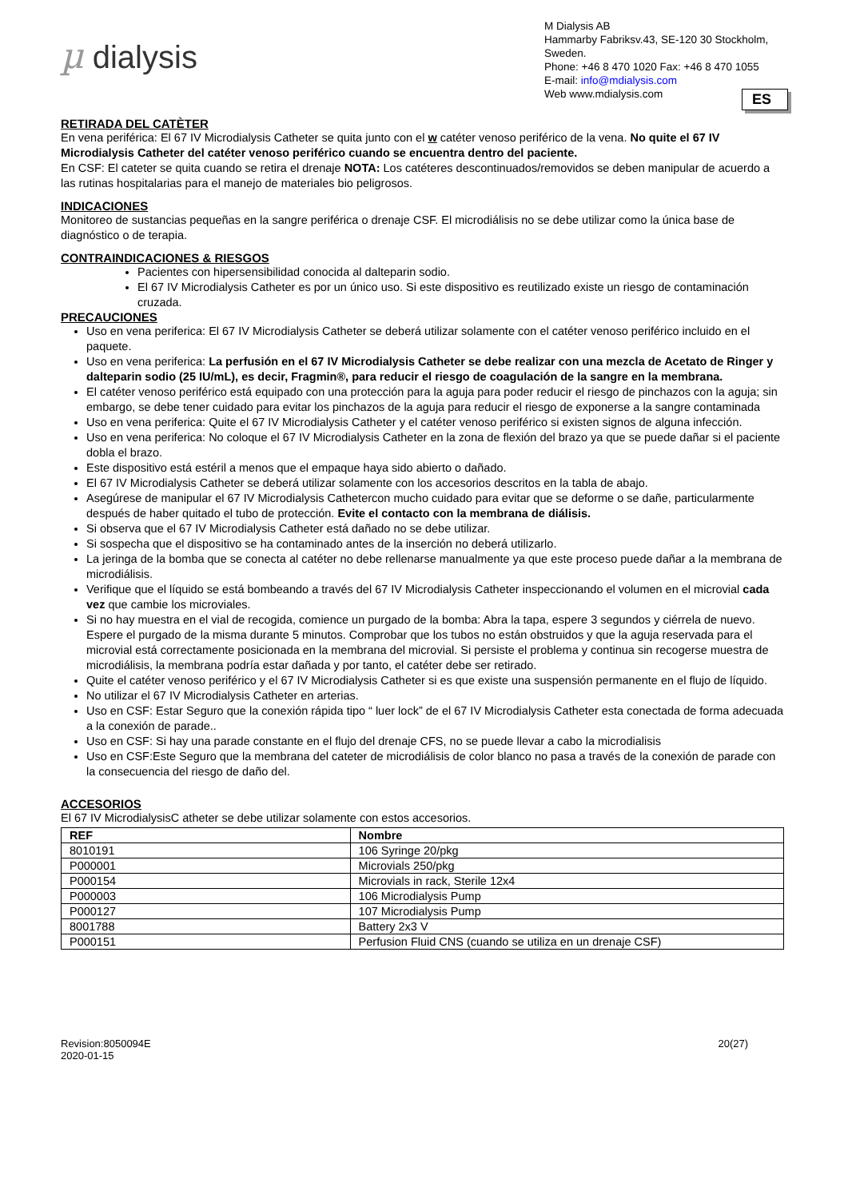µ dialysis
M Dialysis AB
Hammarby Fabriksv.43, SE-120 30 Stockholm, Sweden.
Phone: +46 8 470 1020 Fax: +46 8 470 1055
E-mail: info@mdialysis.com
Web www.mdialysis.com
ES
RETIRADA DEL CATÈTER
En vena periférica: El 67 IV Microdialysis Catheter se quita junto con el w catéter venoso periférico de la vena. No quite el 67 IV Microdialysis Catheter del catéter venoso periférico cuando se encuentra dentro del paciente.
En CSF: El cateter se quita cuando se retira el drenaje NOTA: Los catéteres descontinuados/removidos se deben manipular de acuerdo a las rutinas hospitalarias para el manejo de materiales bio peligrosos.
INDICACIONES
Monitoreo de sustancias pequeñas en la sangre periférica o drenaje CSF. El microdiálisis no se debe utilizar como la única base de diagnóstico o de terapia.
CONTRAINDICACIONES & RIESGOS
Pacientes con hipersensibilidad conocida al dalteparin sodio.
El 67 IV Microdialysis Catheter es por un único uso. Si este dispositivo es reutilizado existe un riesgo de contaminación cruzada.
PRECAUCIONES
Uso en vena periferica: El 67 IV Microdialysis Catheter se deberá utilizar solamente con el catéter venoso periférico incluido en el paquete.
Uso en vena periferica: La perfusión en el 67 IV Microdialysis Catheter se debe realizar con una mezcla de Acetato de Ringer y dalteparin sodio (25 IU/mL), es decir, Fragmin®, para reducir el riesgo de coagulación de la sangre en la membrana.
El catéter venoso periférico está equipado con una protección para la aguja para poder reducir el riesgo de pinchazos con la aguja; sin embargo, se debe tener cuidado para evitar los pinchazos de la aguja para reducir el riesgo de exponerse a la sangre contaminada
Uso en vena periferica: Quite el 67 IV Microdialysis Catheter y el catéter venoso periférico si existen signos de alguna infección.
Uso en vena periferica: No coloque el 67 IV Microdialysis Catheter en la zona de flexión del brazo ya que se puede dañar si el paciente dobla el brazo.
Este dispositivo está estéril a menos que el empaque haya sido abierto o dañado.
El 67 IV Microdialysis Catheter se deberá utilizar solamente con los accesorios descritos en la tabla de abajo.
Asegúrese de manipular el 67 IV Microdialysis Cathetercon mucho cuidado para evitar que se deforme o se dañe, particularmente después de haber quitado el tubo de protección. Evite el contacto con la membrana de diálisis.
Si observa que el 67 IV Microdialysis Catheter está dañado no se debe utilizar.
Si sospecha que el dispositivo se ha contaminado antes de la inserción no deberá utilizarlo.
La jeringa de la bomba que se conecta al catéter no debe rellenarse manualmente ya que este proceso puede dañar a la membrana de microdiálisis.
Verifique que el líquido se está bombeando a través del 67 IV Microdialysis Catheter inspeccionando el volumen en el microvial cada vez que cambie los microviales.
Si no hay muestra en el vial de recogida, comience un purgado de la bomba: Abra la tapa, espere 3 segundos y ciérrela de nuevo. Espere el purgado de la misma durante 5 minutos. Comprobar que los tubos no están obstruidos y que la aguja reservada para el microvial está correctamente posicionada en la membrana del microvial. Si persiste el problema y continua sin recogerse muestra de microdiálisis, la membrana podría estar dañada y por tanto, el catéter debe ser retirado.
Quite el catéter venoso periférico y el 67 IV Microdialysis Catheter si es que existe una suspensión permanente en el flujo de líquido.
No utilizar el 67 IV Microdialysis Catheter en arterias.
Uso en CSF: Estar Seguro que la conexión rápida tipo “ luer lock” de el 67 IV Microdialysis Catheter esta conectada de forma adecuada a la conexión de parade..
Uso en CSF: Si hay una parade constante en el flujo del drenaje CFS, no se puede llevar a cabo la microdialisis
Uso en CSF:Este Seguro que la membrana del cateter de microdiálisis de color blanco no pasa a través de la conexión de parade con la consecuencia del riesgo de daño del.
ACCESORIOS
El 67 IV MicrodialysisC atheter se debe utilizar solamente con estos accesorios.
| REF | Nombre |
| --- | --- |
| 8010191 | 106 Syringe 20/pkg |
| P000001 | Microvials 250/pkg |
| P000154 | Microvials in rack, Sterile 12x4 |
| P000003 | 106 Microdialysis Pump |
| P000127 | 107 Microdialysis Pump |
| 8001788 | Battery 2x3 V |
| P000151 | Perfusion Fluid CNS (cuando se utiliza en un drenaje CSF) |
Revision:8050094E
2020-01-15
20(27)